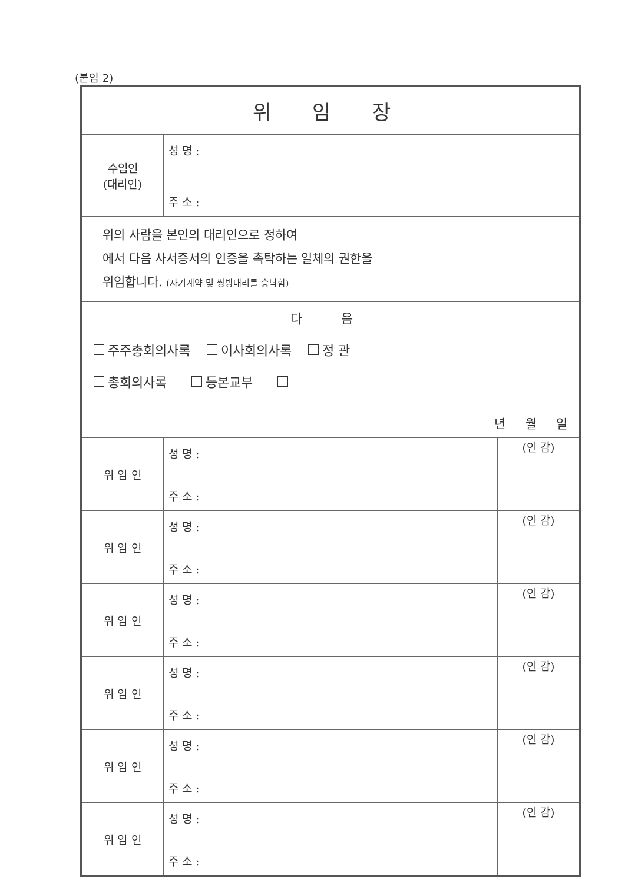(붙임 2)
| 위 임 장 | | |
| 수임인 (대리인) | 성 명 : 주 소 : | |
| 위의 사람을 본인의 대리인으로 정하여 에서 다음 사서증서의 인증을 촉탁하는 일체의 권한을 위임합니다. (자기계약 및 쌍방대리를 승낙함) | | |
| 다 음 주주총회의사록 이사회의사록 정 관 총회의사록 등본교부 년 월 일 | | |
| 위 임 인 | 성 명 : 주 소 : | (인 감) |
| 위 임 인 | 성 명 : 주 소 : | (인 감) |
| 위 임 인 | 성 명 : 주 소 : | (인 감) |
| 위 임 인 | 성 명 : 주 소 : | (인 감) |
| 위 임 인 | 성 명 : 주 소 : | (인 감) |
| 위 임 인 | 성 명 : 주 소 : | (인 감) |